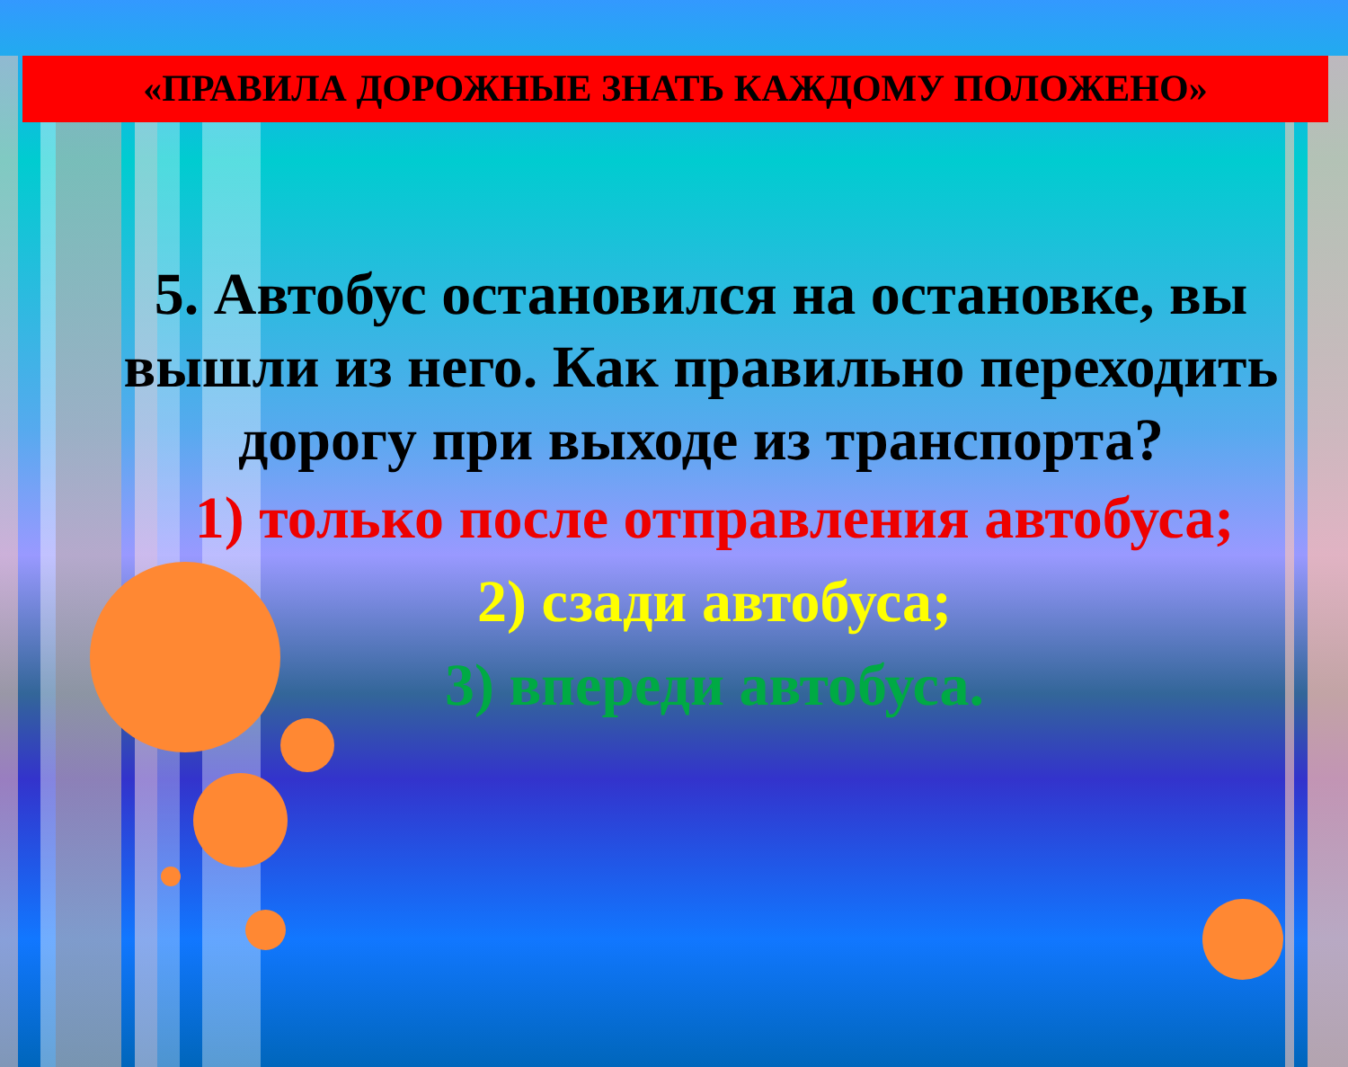«ПРАВИЛА ДОРОЖНЫЕ ЗНАТЬ КАЖДОМУ ПОЛОЖЕНО»
5. Автобус остановился на остановке, вы вышли из него. Как правильно переходить дорогу при выходе из транспорта?
1) только после отправления автобуса;
2) сзади автобуса;
3) впереди автобуса.